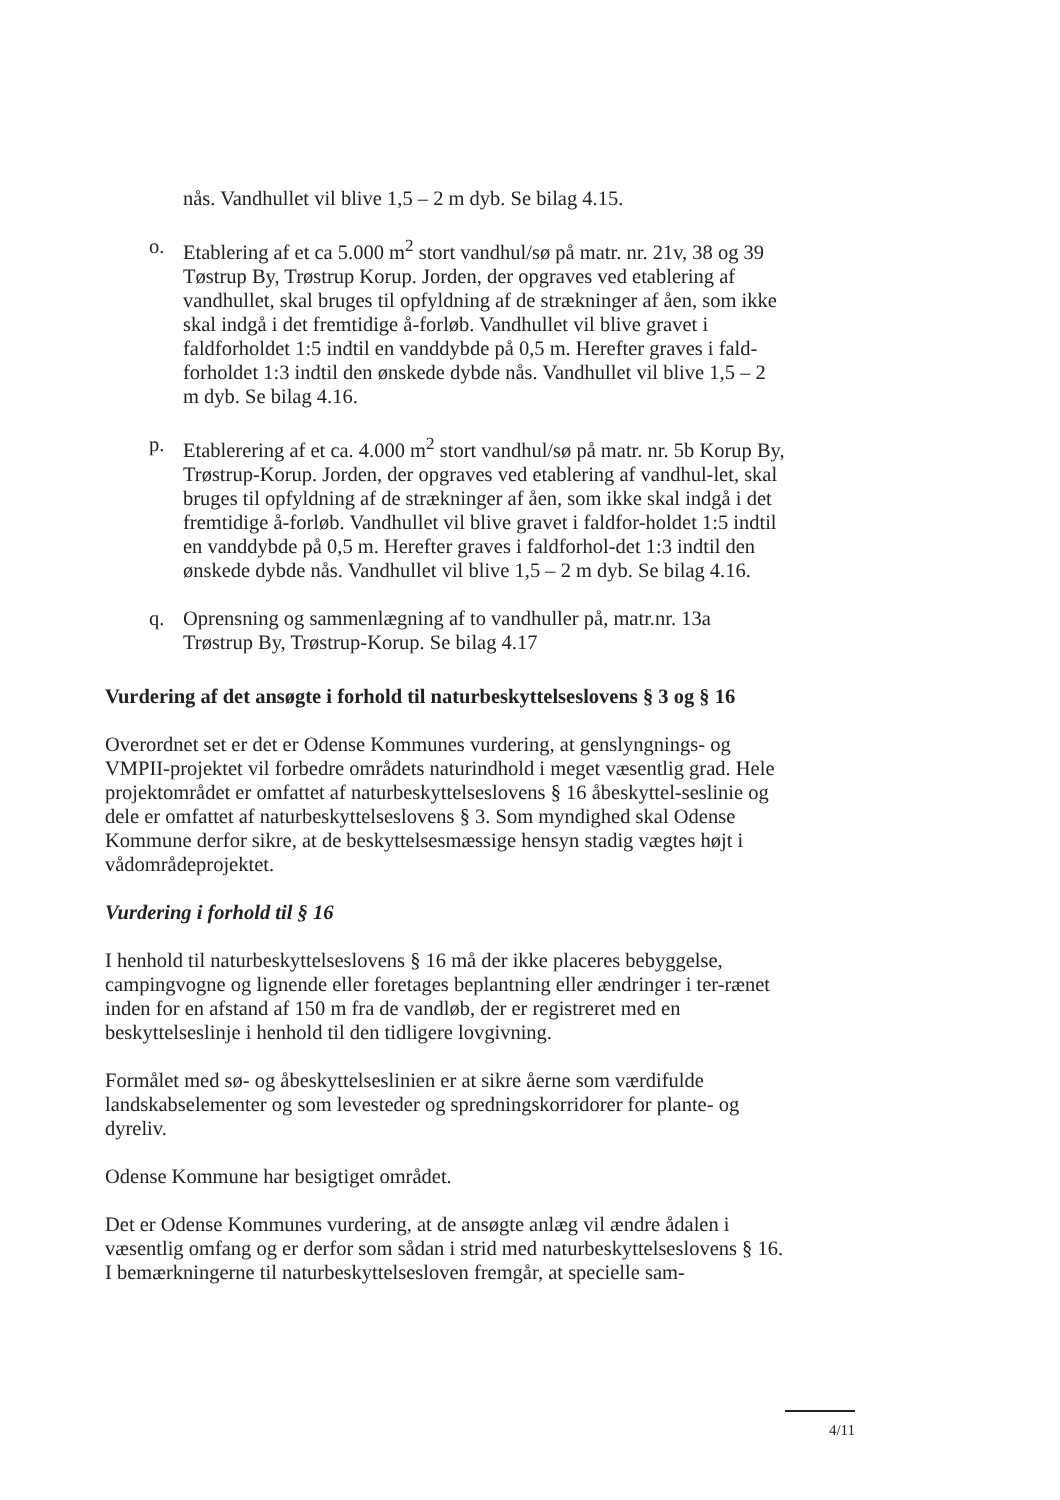nås. Vandhullet vil blive 1,5 – 2 m dyb. Se bilag 4.15.
o. Etablering af et ca 5.000 m<sup>2</sup> stort vandhul/sø på matr. nr. 21v, 38 og 39 Tøstrup By, Trøstrup Korup. Jorden, der opgraves ved etablering af vandhullet, skal bruges til opfyldning af de strækninger af åen, som ikke skal indgå i det fremtidige å-forløb. Vandhullet vil blive gravet i faldforholdet 1:5 indtil en vanddybde på 0,5 m. Herefter graves i fald-forholdet 1:3 indtil den ønskede dybde nås. Vandhullet vil blive 1,5 – 2 m dyb. Se bilag 4.16.
p. Etablerering af et ca. 4.000 m<sup>2</sup> stort vandhul/sø på matr. nr. 5b Korup By, Trøstrup-Korup. Jorden, der opgraves ved etablering af vandhul-let, skal bruges til opfyldning af de strækninger af åen, som ikke skal indgå i det fremtidige å-forløb. Vandhullet vil blive gravet i faldfor-holdet 1:5 indtil en vanddybde på 0,5 m. Herefter graves i faldforhol-det 1:3 indtil den ønskede dybde nås. Vandhullet vil blive 1,5 – 2 m dyb. Se bilag 4.16.
q. Oprensning og sammenlægning af to vandhuller på, matr.nr. 13a Trøstrup By, Trøstrup-Korup. Se bilag 4.17
Vurdering af det ansøgte i forhold til naturbeskyttelseslovens § 3 og § 16
Overordnet set er det er Odense Kommunes vurdering, at genslyngnings- og VMPII-projektet vil forbedre områdets naturindhold i meget væsentlig grad. Hele projektområdet er omfattet af naturbeskyttelseslovens § 16 åbeskyttel-seslinie og dele er omfattet af naturbeskyttelseslovens § 3. Som myndighed skal Odense Kommune derfor sikre, at de beskyttelsesmæssige hensyn stadig vægtes højt i vådområdeprojektet.
Vurdering i forhold til § 16
I henhold til naturbeskyttelseslovens § 16 må der ikke placeres bebyggelse, campingvogne og lignende eller foretages beplantning eller ændringer i ter-rænet inden for en afstand af 150 m fra de vandløb, der er registreret med en beskyttelseslinje i henhold til den tidligere lovgivning.
Formålet med sø- og åbeskyttelseslinien er at sikre åerne som værdifulde landskabselementer og som levesteder og spredningskorridorer for plante- og dyreliv.
Odense Kommune har besigtiget området.
Det er Odense Kommunes vurdering, at de ansøgte anlæg vil ændre ådalen i væsentlig omfang og er derfor som sådan i strid med naturbeskyttelseslovens § 16. I bemærkningerne til naturbeskyttelsesloven fremgår, at specielle sam-
4/11